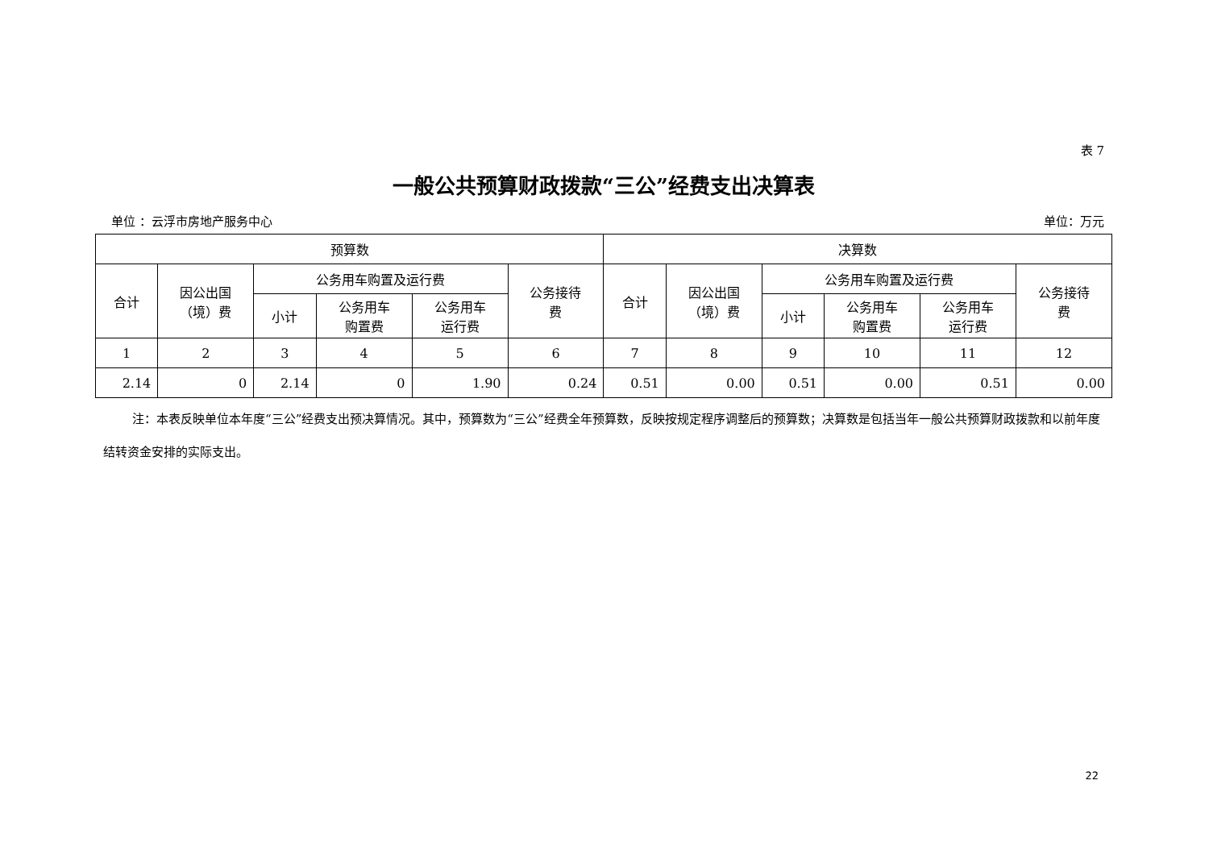表 7
一般公共预算财政拨款“三公”经费支出决算表
单位 ：云浮市房地产服务中心 单位：万元
| 预算数 | | | | | | 决算数 | | | | | |
| --- | --- | --- | --- | --- | --- | --- | --- | --- | --- | --- | --- |
| 合计 | 因公出国 （境）费 | 公务用车购置及运行费 | | | 公务接待 费 | 合计 | 因公出国 （境）费 | 公务用车购置及运行费 | | | 公务接待 费 |
| | | 小计 | 公务用车 购置费 | 公务用车 运行费 | | | | 小计 | 公务用车 购置费 | 公务用车 运行费 | |
| 1 | 2 | 3 | 4 | 5 | 6 | 7 | 8 | 9 | 10 | 11 | 12 |
| 2.14 | 0 | 2.14 | 0 | 1.90 | 0.24 | 0.51 | 0.00 | 0.51 | 0.00 | 0.51 | 0.00 |
注：本表反映单位本年度“三公”经费支出预决算情况。其中，预算数为“三公”经费全年预算数，反映按规定程序调整后的预算数；决算数是包括当年一般公共预算财政拨款和以前年度结转资金安排的实际支出。
22